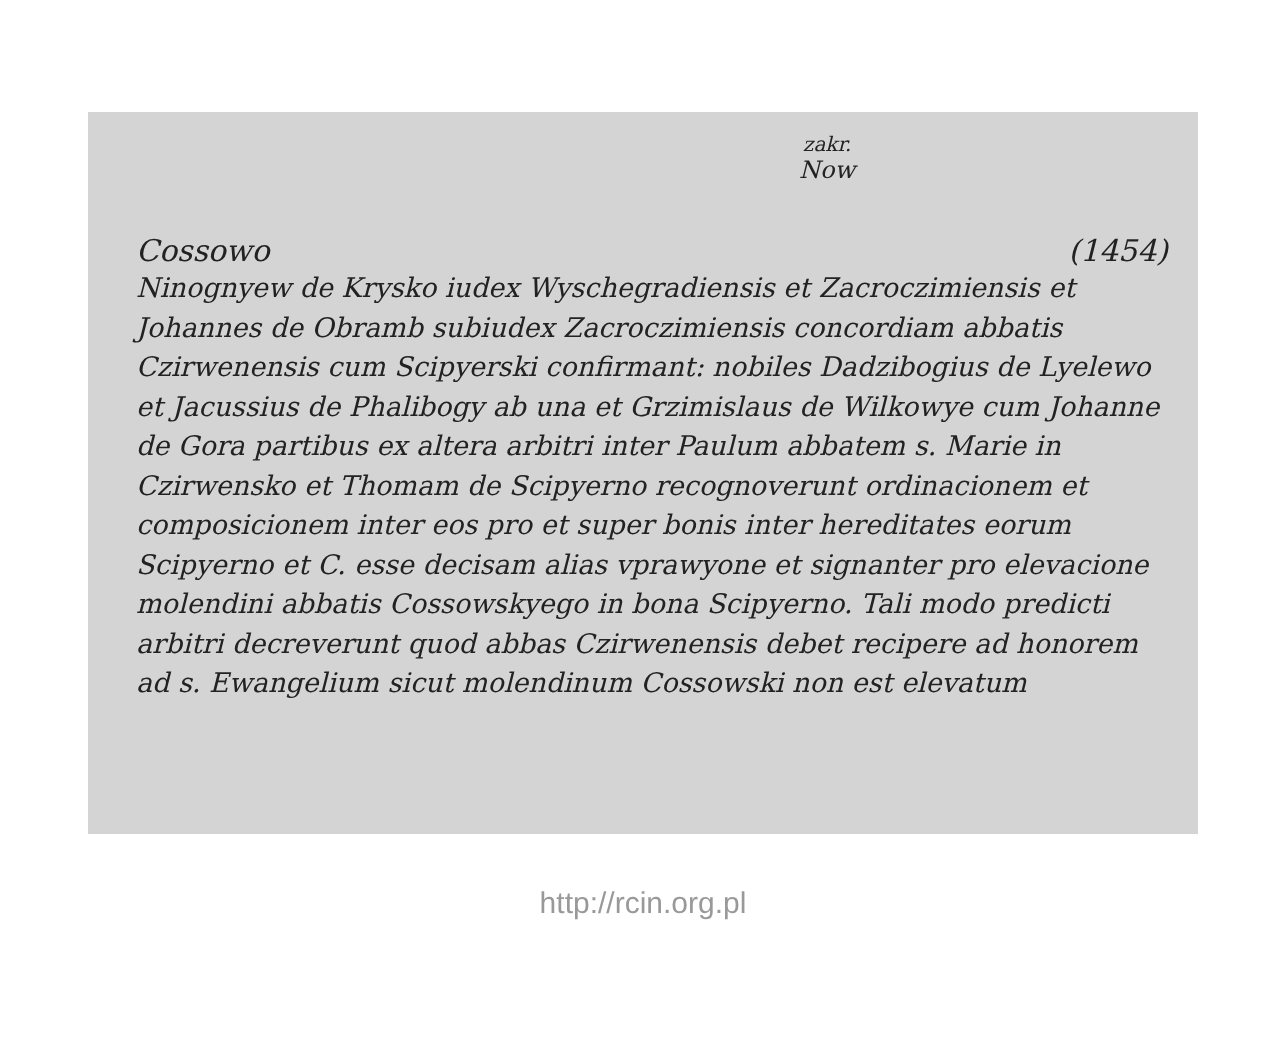zakr.
Now
Cossowo (1454)
Ninognyew de Krysko iudex Wyschegradiensis et Zacroczimiensis et Johannes de Obramb subiudex Zacroczimiensis concordiam abbatis Czirwenensis cum Scipyerski confirmant: nobiles Dadzibogius de Lyelewo et Jacussius de Phalibogy ab una et Grzimislaus de Wilkowye cum Johanne de Gora partibus ex altera arbitri inter Paulum abbatem s. Marie in Czirwensko et Thomam de Scipyerno recognoverunt ordinacionem et composicionem inter eos pro et super bonis inter hereditates eorum Scipyerno et C. esse decisam alias vprawyone et signanter pro elevacione molendini abbatis Cossowskyego in bona Scipyerno. Tali modo predicti arbitri decreverunt quod abbas Czirwenensis debet recipere ad honorem ad s. Ewangelium sicut molendinum Cossowski non est elevatum
http://rcin.org.pl